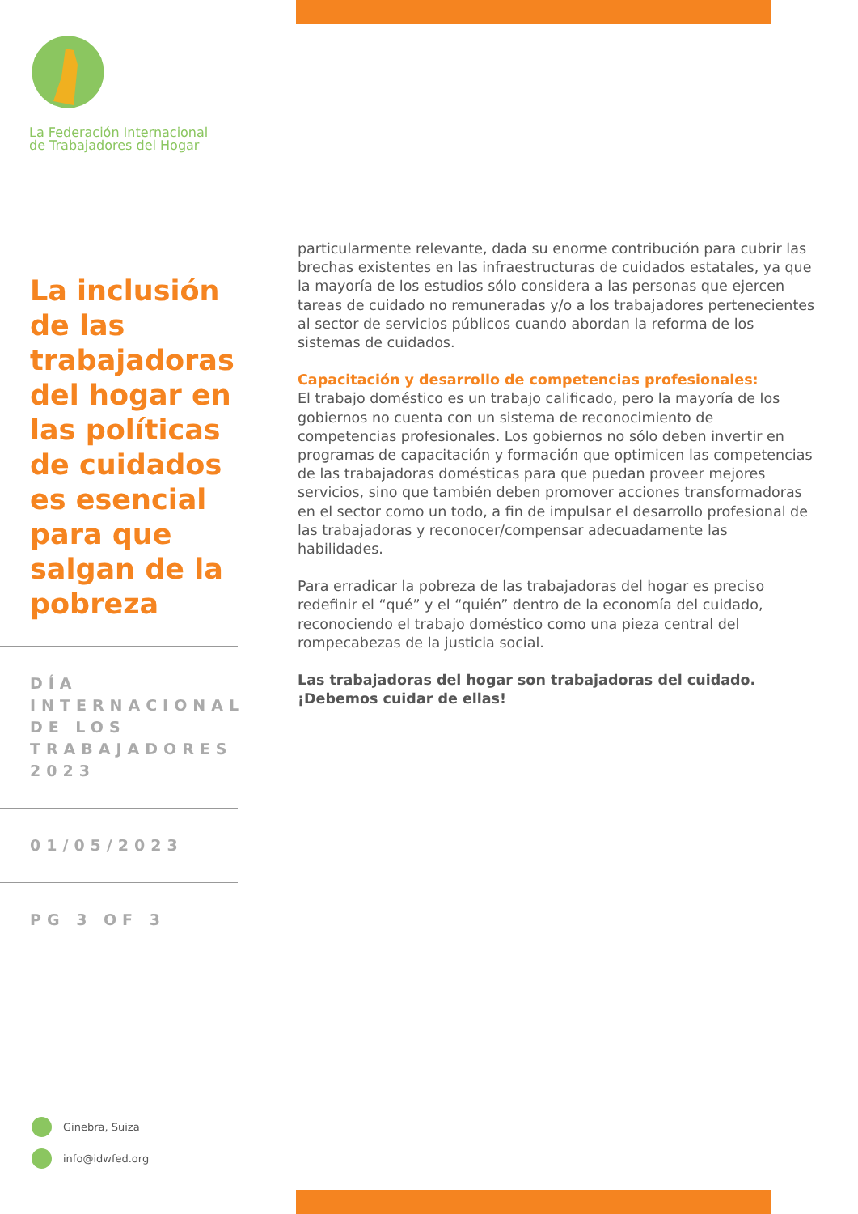La Federación Internacional
de Trabajadores del Hogar
La inclusión de las trabajadoras del hogar en las políticas de cuidados es esencial para que salgan de la pobreza
DÍA INTERNACIONAL DE LOS TRABAJADORES 2023
01/05/2023
PG 3 OF 3
particularmente relevante, dada su enorme contribución para cubrir las brechas existentes en las infraestructuras de cuidados estatales, ya que la mayoría de los estudios sólo considera a las personas que ejercen tareas de cuidado no remuneradas y/o a los trabajadores pertenecientes al sector de servicios públicos cuando abordan la reforma de los sistemas de cuidados.
Capacitación y desarrollo de competencias profesionales:
El trabajo doméstico es un trabajo calificado, pero la mayoría de los gobiernos no cuenta con un sistema de reconocimiento de competencias profesionales. Los gobiernos no sólo deben invertir en programas de capacitación y formación que optimicen las competencias de las trabajadoras domésticas para que puedan proveer mejores servicios, sino que también deben promover acciones transformadoras en el sector como un todo, a fin de impulsar el desarrollo profesional de las trabajadoras y reconocer/compensar adecuadamente las habilidades.
Para erradicar la pobreza de las trabajadoras del hogar es preciso redefinir el “qué” y el “quién” dentro de la economía del cuidado, reconociendo el trabajo doméstico como una pieza central del rompecabezas de la justicia social.
Las trabajadoras del hogar son trabajadoras del cuidado. ¡Debemos cuidar de ellas!
Ginebra, Suiza
info@idwfed.org